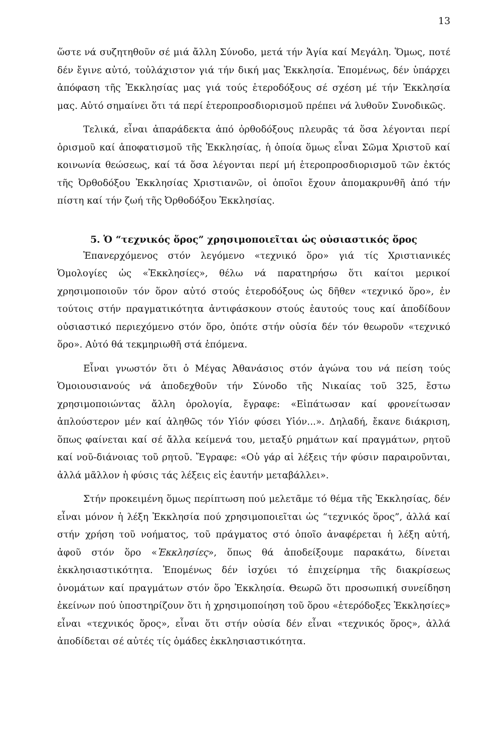13
ὥστε νά συζητηθοῦν σέ μιά ἄλλη Σύνοδο, μετά τήν Ἁγία καί Μεγάλη. Ὅμως, ποτέ δέν ἔγινε αὐτό, τοὐλάχιστον γιά τήν δική μας Ἐκκλησία. Ἑπομένως, δέν ὑπάρχει ἀπόφαση τῆς Ἐκκλησίας μας γιά τούς ἑτεροδόξους σέ σχέση μέ τήν Ἐκκλησία μας. Αὐτό σημαίνει ὅτι τά περί ἑτεροπροσδιορισμοῦ πρέπει νά λυθοῦν Συνοδικῶς.
Τελικά, εἶναι ἀπαράδεκτα ἀπό ὀρθοδόξους πλευρᾶς τά ὅσα λέγονται περί ὁρισμοῦ καί ἀποφατισμοῦ τῆς Ἐκκλησίας, ἡ ὁποία ὅμως εἶναι Σῶμα Χριστοῦ καί κοινωνία θεώσεως, καί τά ὅσα λέγονται περί μή ἑτεροπροσδιο­ρισμοῦ τῶν ἐκτός τῆς Ὀρθοδόξου Ἐκκλησίας Χριστιανῶν, οἱ ὁποῖοι ἔχουν ἀπομακρυνθῆ ἀπό τήν πίστη καί τήν ζωή τῆς Ὀρθοδόξου Ἐκκλησίας.
5. Ὁ “τεχνικός ὅρος” χρησιμοποιεῖται ὡς οὐσιαστικός ὅρος
Ἐπανερχόμενος στόν λεγόμενο «τεχνικό ὅρο» γιά τίς Χριστιανικές Ὁμολογίες ὡς «Ἐκκλησίες», θέλω νά παρατηρήσω ὅτι καίτοι μερικοί χρησιμοποιοῦν τόν ὅρον αὐτό στούς ἑτεροδόξους ὡς δῆθεν «τεχνικό ὅρο», ἐν τούτοις στήν πραγματικότητα ἀντιφάσκουν στούς ἑαυτούς τους καί ἀποδίδουν οὐσιαστικό περιεχόμενο στόν ὅρο, ὁπότε στήν οὐσία δέν τόν θεωροῦν «τεχνικό ὅρο». Αὐτό θά τεκμηριωθῆ στά ἑπόμενα.
Εἶναι γνωστόν ὅτι ὁ Μέγας Ἀθανάσιος στόν ἀγώνα του νά πείση τούς Ὁμοιουσιανούς νά ἀποδεχθοῦν τήν Σύνοδο τῆς Νικαίας τοῦ 325, ἔστω χρησιμοποιώντας ἄλλη ὁρολογία, ἔγραφε: «Εἰπάτωσαν καί φρονείτωσαν ἁπλούστερον μέν καί ἀληθῶς τόν Υἱόν φύσει Υἱόν...». Δηλαδή, ἔκανε διάκριση, ὅπως φαίνεται καί σέ ἄλλα κείμενά του, μεταξύ ρημάτων καί πραγμάτων, ρητοῦ καί νοῦ-διάνοιας τοῦ ρητοῦ. Ἔγραφε: «Οὐ γάρ αἱ λέξεις τήν φύσιν παραιροῦνται, ἀλλά μᾶλλον ἡ φύσις τάς λέξεις εἰς ἑαυτήν μεταβάλλει».
Στήν προκειμένη ὅμως περίπτωση πού μελετᾶμε τό θέμα τῆς Ἐκκλησίας, δέν εἶναι μόνον ἡ λέξη Ἐκκλησία πού χρησιμοποιεῖται ὡς “τεχνικός ὅρος”, ἀλλά καί στήν χρήση τοῦ νοήματος, τοῦ πράγματος στό ὁποῖο ἀναφέρεται ἡ λέξη αὐτή, ἀφοῦ στόν ὅρο «Ἐκκλησίες», ὅπως θά ἀποδείξουμε παρακάτω, δίνεται ἐκκλησιαστικότητα. Ἑπομένως δέν ἰσχύει τό ἐπιχείρημα τῆς διακρίσεως ὀνομάτων καί πραγμάτων στόν ὅρο Ἐκκλησία. Θεωρῶ ὅτι προσωπική συνείδηση ἐκείνων πού ὑποστηρίζουν ὅτι ἡ χρησιμοποίηση τοῦ ὅρου «ἑτερόδοξες Ἐκκλησίες» εἶναι «τεχνικός ὅρος», εἶναι ὅτι στήν οὐσία δέν εἶναι «τεχνικός ὅρος», ἀλλά ἀποδίδεται σέ αὐτές τίς ὁμάδες ἐκκλησιαστικότητα.